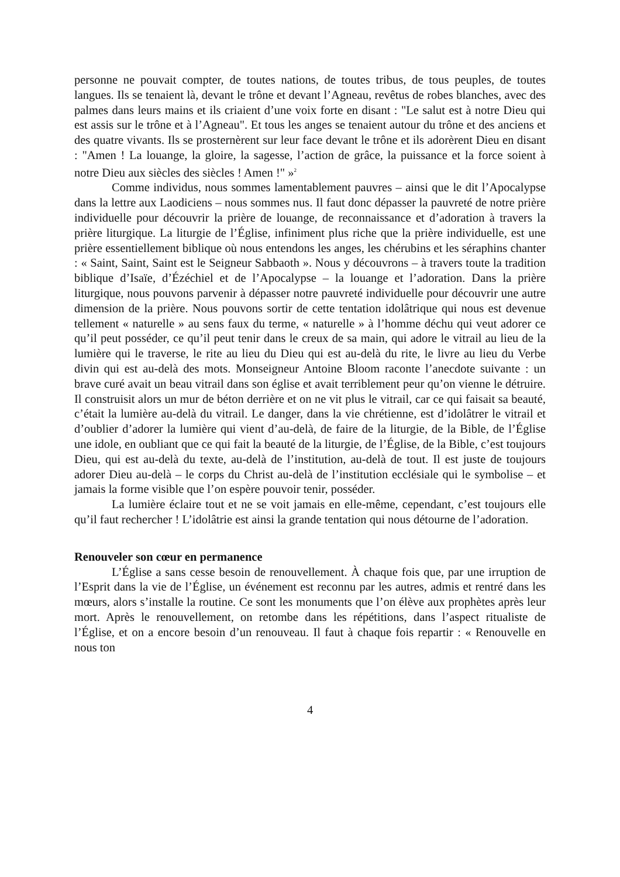personne ne pouvait compter, de toutes nations, de toutes tribus, de tous peuples, de toutes langues. Ils se tenaient là, devant le trône et devant l’Agneau, revêtus de robes blanches, avec des palmes dans leurs mains et ils criaient d’une voix forte en disant : "Le salut est à notre Dieu qui est assis sur le trône et à l’Agneau". Et tous les anges se tenaient autour du trône et des anciens et des quatre vivants. Ils se prosternèrent sur leur face devant le trône et ils adorèrent Dieu en disant : "Amen ! La louange, la gloire, la sagesse, l’action de grâce, la puissance et la force soient à notre Dieu aux siècles des siècles ! Amen !" »<sup>2</sup>
Comme individus, nous sommes lamentablement pauvres – ainsi que le dit l’Apocalypse dans la lettre aux Laodiciens – nous sommes nus. Il faut donc dépasser la pauvreté de notre prière individuelle pour découvrir la prière de louange, de reconnaissance et d’adoration à travers la prière liturgique. La liturgie de l’Église, infiniment plus riche que la prière individuelle, est une prière essentiellement biblique où nous entendons les anges, les chérubins et les séraphins chanter : « Saint, Saint, Saint est le Seigneur Sabbaoth ». Nous y découvrons – à travers toute la tradition biblique d’Isaïe, d’Ézéchiel et de l’Apocalypse – la louange et l’adoration. Dans la prière liturgique, nous pouvons parvenir à dépasser notre pauvreté individuelle pour découvrir une autre dimension de la prière. Nous pouvons sortir de cette tentation idolâtrique qui nous est devenue tellement « naturelle » au sens faux du terme, « naturelle » à l’homme déchu qui veut adorer ce qu’il peut posséder, ce qu’il peut tenir dans le creux de sa main, qui adore le vitrail au lieu de la lumière qui le traverse, le rite au lieu du Dieu qui est au-delà du rite, le livre au lieu du Verbe divin qui est au-delà des mots. Monseigneur Antoine Bloom raconte l’anecdote suivante : un brave curé avait un beau vitrail dans son église et avait terriblement peur qu’on vienne le détruire. Il construisit alors un mur de béton derrière et on ne vit plus le vitrail, car ce qui faisait sa beauté, c’était la lumière au-delà du vitrail. Le danger, dans la vie chrétienne, est d’idolâtrer le vitrail et d’oublier d’adorer la lumière qui vient d’au-delà, de faire de la liturgie, de la Bible, de l’Église une idole, en oubliant que ce qui fait la beauté de la liturgie, de l’Église, de la Bible, c’est toujours Dieu, qui est au-delà du texte, au-delà de l’institution, au-delà de tout. Il est juste de toujours adorer Dieu au-delà – le corps du Christ au-delà de l’institution ecclésiale qui le symbolise – et jamais la forme visible que l’on espère pouvoir tenir, posséder.
La lumière éclaire tout et ne se voit jamais en elle-même, cependant, c’est toujours elle qu’il faut rechercher ! L’idolâtrie est ainsi la grande tentation qui nous détourne de l’adoration.
Renouveler son cœur en permanence
L’Église a sans cesse besoin de renouvellement. À chaque fois que, par une irruption de l’Esprit dans la vie de l’Église, un événement est reconnu par les autres, admis et rentré dans les mœurs, alors s’installe la routine. Ce sont les monuments que l’on élève aux prophètes après leur mort. Après le renouvellement, on retombe dans les répétitions, dans l’aspect ritualiste de l’Église, et on a encore besoin d’un renouveau. Il faut à chaque fois repartir : « Renouvelle en nous ton
4